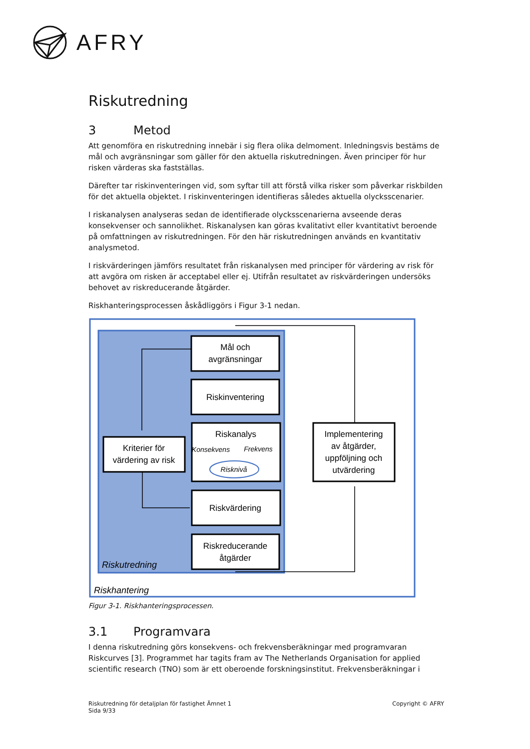AFRY
Riskutredning
3 Metod
Att genomföra en riskutredning innebär i sig flera olika delmoment. Inledningsvis bestäms de mål och avgränsningar som gäller för den aktuella riskutredningen. Även principer för hur risken värderas ska fastställas.
Därefter tar riskinventeringen vid, som syftar till att förstå vilka risker som påverkar riskbilden för det aktuella objektet. I riskinventeringen identifieras således aktuella olycksscenarier.
I riskanalysen analyseras sedan de identifierade olycksscenarierna avseende deras konsekvenser och sannolikhet. Riskanalysen kan göras kvalitativt eller kvantitativt beroende på omfattningen av riskutredningen. För den här riskutredningen används en kvantitativ analysmetod.
I riskvärderingen jämförs resultatet från riskanalysen med principer för värdering av risk för att avgöra om risken är acceptabel eller ej. Utifrån resultatet av riskvärderingen undersöks behovet av riskreducerande åtgärder.
Riskhanteringsprocessen åskådliggörs i Figur 3-1 nedan.
Mål och
avgränsningar
Riskinventering
Riskanalys
Konsekvens
Frekvens
Risknivå
Kriterier för
värdering av risk
Riskvärdering
Riskreducerande
åtgärder
Implementering
av åtgärder,
uppföljning och
utvärdering
Riskutredning
Riskhantering
Figur 3-1. Riskhanteringsprocessen.
3.1 Programvara
I denna riskutredning görs konsekvens- och frekvensberäkningar med programvaran Riskcurves [3]. Programmet har tagits fram av The Netherlands Organisation for applied scientific research (TNO) som är ett oberoende forskningsinstitut. Frekvensberäkningar i
Riskutredning för detaljplan för fastighet Ämnet 1
Sida 9/33
Copyright © AFRY